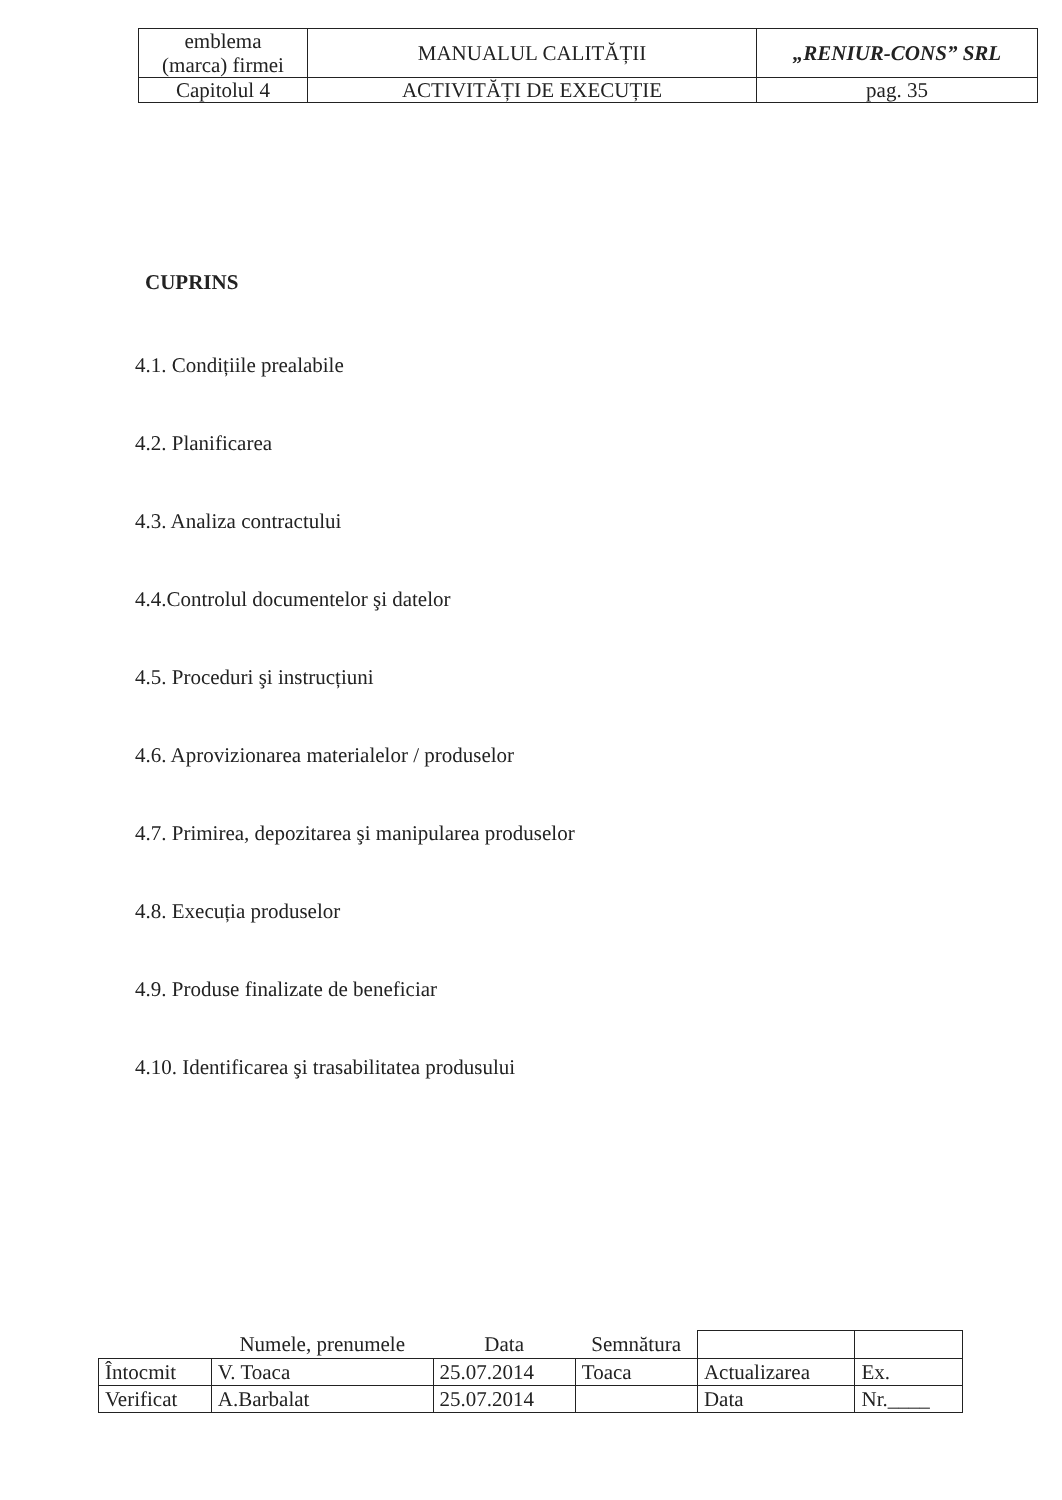| emblema (marca) firmei | MANUALUL CALITĂȚII | „RENIUR-CONS” SRL |
| Capitolul 4 | ACTIVITĂȚI DE EXECUȚIE | pag. 35 |
CUPRINS
4.1. Condițiile prealabile
4.2. Planificarea
4.3. Analiza contractului
4.4.Controlul documentelor şi datelor
4.5. Proceduri şi instrucțiuni
4.6. Aprovizionarea materialelor / produselor
4.7. Primirea, depozitarea şi manipularea produselor
4.8. Execuția produselor
4.9. Produse finalizate de beneficiar
4.10. Identificarea şi trasabilitatea produsului
| | Numele, prenumele | Data | Semnătura | | |
| Întocmit | V. Toaca | 25.07.2014 | Toaca | Actualizarea | Ex. |
| Verificat | A.Barbalat | 25.07.2014 | | Data | Nr.____ |